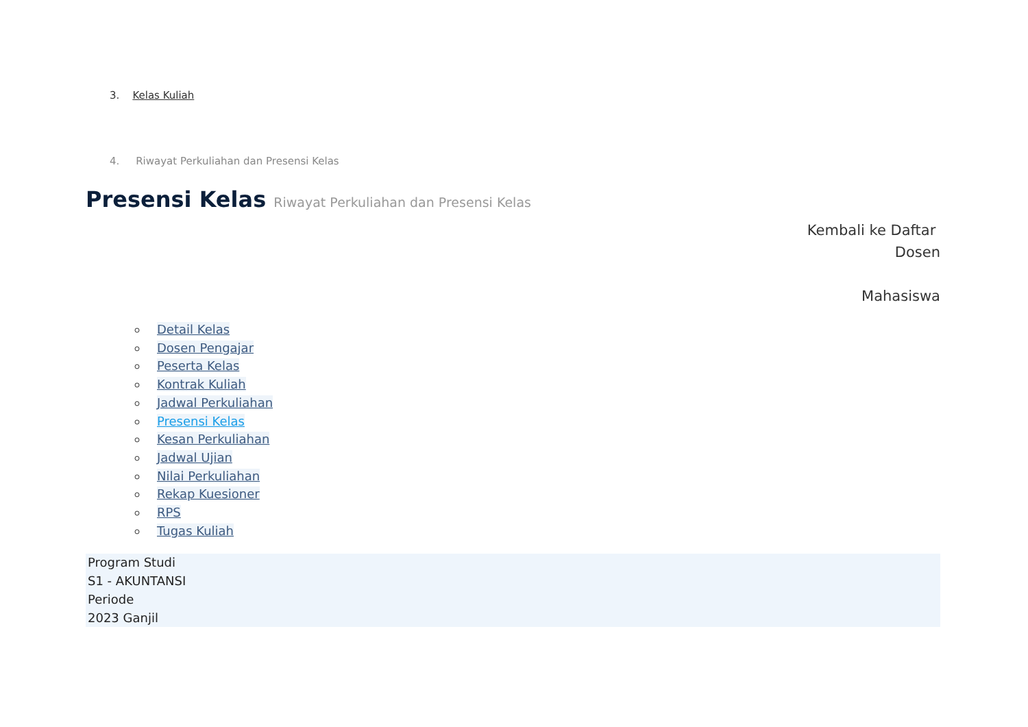3. Kelas Kuliah
4. Riwayat Perkuliahan dan Presensi Kelas
Presensi Kelas Riwayat Perkuliahan dan Presensi Kelas
Kembali ke Daftar
Dosen
Mahasiswa
Detail Kelas
Dosen Pengajar
Peserta Kelas
Kontrak Kuliah
Jadwal Perkuliahan
Presensi Kelas
Kesan Perkuliahan
Jadwal Ujian
Nilai Perkuliahan
Rekap Kuesioner
RPS
Tugas Kuliah
Program Studi
S1 - AKUNTANSI
Periode
2023 Ganjil